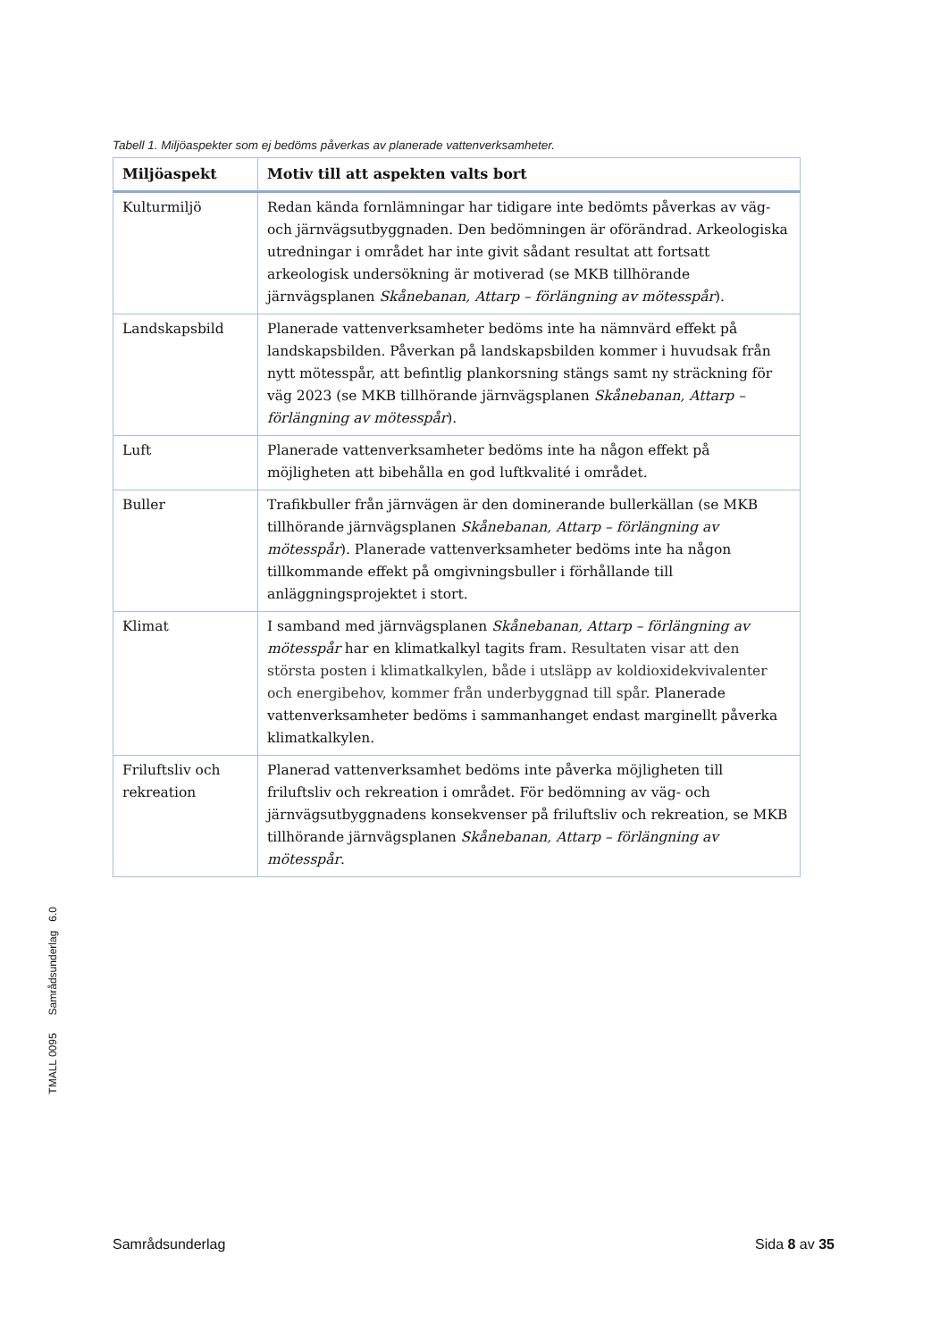Tabell 1. Miljöaspekter som ej bedöms påverkas av planerade vattenverksamheter.
| Miljöaspekt | Motiv till att aspekten valts bort |
| --- | --- |
| Kulturmiljö | Redan kända fornlämningar har tidigare inte bedömts påverkas av väg- och järnvägsutbyggnaden. Den bedömningen är oförändrad. Arkeologiska utredningar i området har inte givit sådant resultat att fortsatt arkeologisk undersökning är motiverad (se MKB tillhörande järnvägsplanen Skånebanan, Attarp – förlängning av mötesspår ). |
| Landskapsbild | Planerade vattenverksamheter bedöms inte ha nämnvärd effekt på landskapsbilden. Påverkan på landskapsbilden kommer i huvudsak från nytt mötesspår, att befintlig plankorsning stängs samt ny sträckning för väg 2023 (se MKB tillhörande järnvägsplanen Skånebanan, Attarp – förlängning av mötesspår ). |
| Luft | Planerade vattenverksamheter bedöms inte ha någon effekt på möjligheten att bibehålla en god luftkvalité i området. |
| Buller | Trafikbuller från järnvägen är den dominerande bullerkällan (se MKB tillhörande järnvägsplanen Skånebanan, Attarp – förlängning av mötesspår ). Planerade vattenverksamheter bedöms inte ha någon tillkommande effekt på omgivningsbuller i förhållande till anläggningsprojektet i stort. |
| Klimat | I samband med järnvägsplanen Skånebanan, Attarp – förlängning av mötesspår har en klimatkalkyl tagits fram. Resultaten visar att den största posten i klimatkalkylen, både i utsläpp av koldioxidekvivalenter och energibehov, kommer från underbyggnad till spår. Planerade vattenverksamheter bedöms i sammanhanget endast marginellt påverka klimatkalkylen. |
| Friluftsliv och rekreation | Planerad vattenverksamhet bedöms inte påverka möjligheten till friluftsliv och rekreation i området. För bedömning av väg- och järnvägsutbyggnadens konsekvenser på friluftsliv och rekreation, se MKB tillhörande järnvägsplanen Skånebanan, Attarp – förlängning av mötesspår . |
TMALL 0095 Samrådsunderlag 6.0
Samrådsunderlag Sida 8 av 35